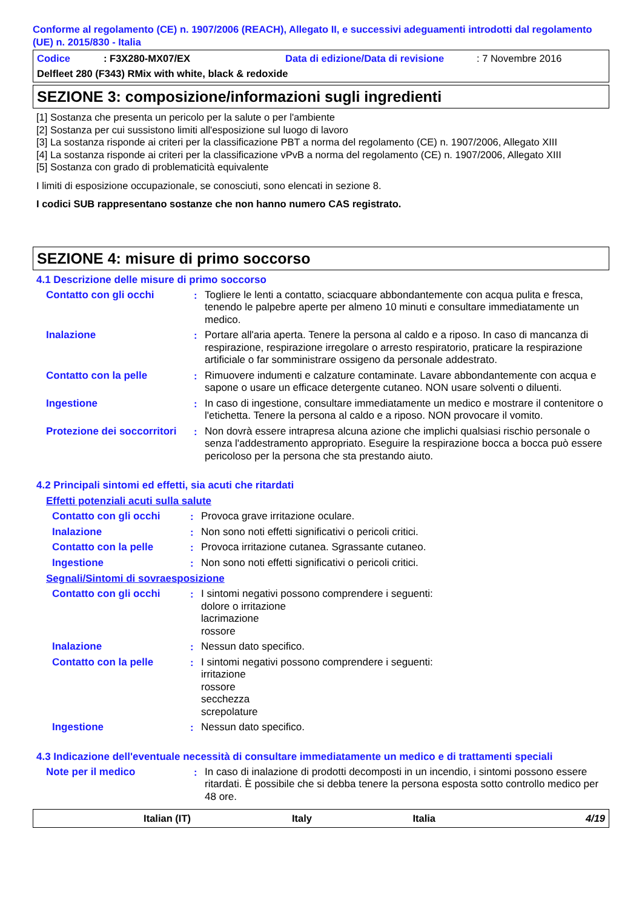Conforme al regolamento (CE) n. 1907/2006 (REACH), Allegato II, e successivi adeguamenti introdotti dal regolamento (UE) n. 2015/830 - Italia
Codice: F3X280-MX07/EX Data di edizione/Data di revisione: 7 Novembre 2016
Delfleet 280 (F343) RMix with white, black & redoxide
SEZIONE 3: composizione/informazioni sugli ingredienti
[1] Sostanza che presenta un pericolo per la salute o per l'ambiente
[2] Sostanza per cui sussistono limiti all'esposizione sul luogo di lavoro
[3] La sostanza risponde ai criteri per la classificazione PBT a norma del regolamento (CE) n. 1907/2006, Allegato XIII
[4] La sostanza risponde ai criteri per la classificazione vPvB a norma del regolamento (CE) n. 1907/2006, Allegato XIII
[5] Sostanza con grado di problematicità equivalente
I limiti di esposizione occupazionale, se conosciuti, sono elencati in sezione 8.
I codici SUB rappresentano sostanze che non hanno numero CAS registrato.
SEZIONE 4: misure di primo soccorso
4.1 Descrizione delle misure di primo soccorso
Contatto con gli occhi : Togliere le lenti a contatto, sciacquare abbondantemente con acqua pulita e fresca, tenendo le palpebre aperte per almeno 10 minuti e consultare immediatamente un medico.
Inalazione : Portare all'aria aperta. Tenere la persona al caldo e a riposo. In caso di mancanza di respirazione, respirazione irregolare o arresto respiratorio, praticare la respirazione artificiale o far somministrare ossigeno da personale addestrato.
Contatto con la pelle : Rimuovere indumenti e calzature contaminate. Lavare abbondantemente con acqua e sapone o usare un efficace detergente cutaneo. NON usare solventi o diluenti.
Ingestione : In caso di ingestione, consultare immediatamente un medico e mostrare il contenitore o l'etichetta. Tenere la persona al caldo e a riposo. NON provocare il vomito.
Protezione dei soccorritori
: Non dovrà essere intrapresa alcuna azione che implichi qualsiasi rischio personale o senza l'addestramento appropriato. Eseguire la respirazione bocca a bocca può essere pericoloso per la persona che sta prestando aiuto.
4.2 Principali sintomi ed effetti, sia acuti che ritardati
Effetti potenziali acuti sulla salute
Contatto con gli occhi : Provoca grave irritazione oculare.
Inalazione : Non sono noti effetti significativi o pericoli critici.
Contatto con la pelle : Provoca irritazione cutanea. Sgrassante cutaneo.
Ingestione : Non sono noti effetti significativi o pericoli critici.
Segnali/Sintomi di sovraesposizione
Contatto con gli occhi : I sintomi negativi possono comprendere i seguenti:
dolore o irritazione
lacrimazione
rossore
Inalazione : Nessun dato specifico.
Contatto con la pelle : I sintomi negativi possono comprendere i seguenti:
irritazione
rossore
secchezza
screpolature
Ingestione : Nessun dato specifico.
4.3 Indicazione dell'eventuale necessità di consultare immediatamente un medico e di trattamenti speciali
Note per il medico : In caso di inalazione di prodotti decomposti in un incendio, i sintomi possono essere ritardati. È possibile che si debba tenere la persona esposta sotto controllo medico per 48 ore.
Italian (IT) Italy Italia 4/19